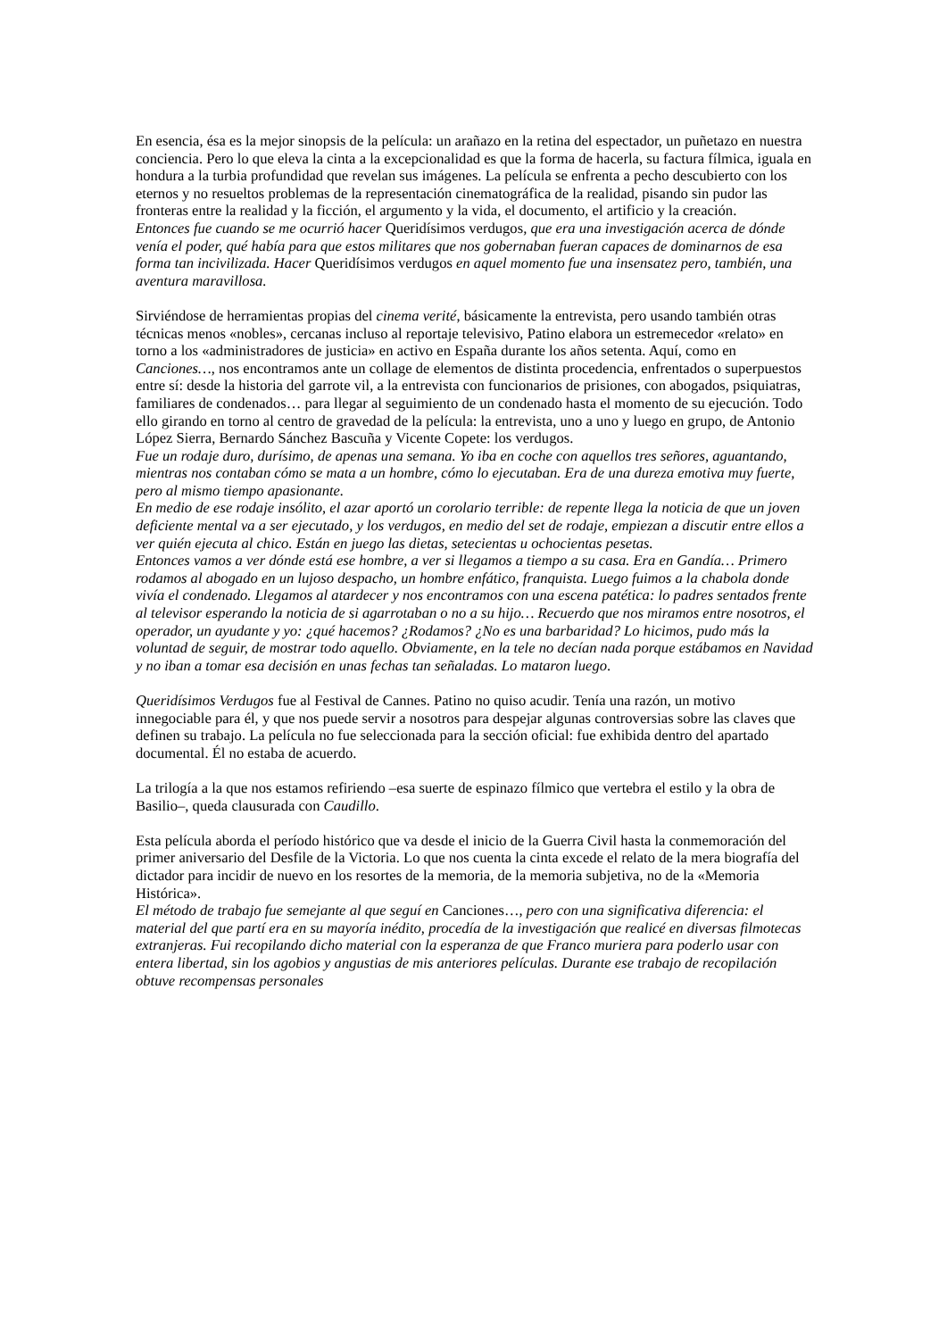En esencia, ésa es la mejor sinopsis de la película: un arañazo en la retina del espectador, un puñetazo en nuestra conciencia. Pero lo que eleva la cinta a la excepcionalidad es que la forma de hacerla, su factura fílmica, iguala en hondura a la turbia profundidad que revelan sus imágenes. La película se enfrenta a pecho descubierto con los eternos y no resueltos problemas de la representación cinematográfica de la realidad, pisando sin pudor las fronteras entre la realidad y la ficción, el argumento y la vida, el documento, el artificio y la creación.
Entonces fue cuando se me ocurrió hacer Queridísimos verdugos, que era una investigación acerca de dónde venía el poder, qué había para que estos militares que nos gobernaban fueran capaces de dominarnos de esa forma tan incivilizada. Hacer Queridísimos verdugos en aquel momento fue una insensatez pero, también, una aventura maravillosa.
Sirviéndose de herramientas propias del cinema verité, básicamente la entrevista, pero usando también otras técnicas menos «nobles», cercanas incluso al reportaje televisivo, Patino elabora un estremecedor «relato» en torno a los «administradores de justicia» en activo en España durante los años setenta. Aquí, como en Canciones…, nos encontramos ante un collage de elementos de distinta procedencia, enfrentados o superpuestos entre sí: desde la historia del garrote vil, a la entrevista con funcionarios de prisiones, con abogados, psiquiatras, familiares de condenados… para llegar al seguimiento de un condenado hasta el momento de su ejecución. Todo ello girando en torno al centro de gravedad de la película: la entrevista, uno a uno y luego en grupo, de Antonio López Sierra, Bernardo Sánchez Bascuña y Vicente Copete: los verdugos.
Fue un rodaje duro, durísimo, de apenas una semana. Yo iba en coche con aquellos tres señores, aguantando, mientras nos contaban cómo se mata a un hombre, cómo lo ejecutaban. Era de una dureza emotiva muy fuerte, pero al mismo tiempo apasionante.
En medio de ese rodaje insólito, el azar aportó un corolario terrible: de repente llega la noticia de que un joven deficiente mental va a ser ejecutado, y los verdugos, en medio del set de rodaje, empiezan a discutir entre ellos a ver quién ejecuta al chico. Están en juego las dietas, setecientas u ochocientas pesetas.
Entonces vamos a ver dónde está ese hombre, a ver si llegamos a tiempo a su casa. Era en Gandía… Primero rodamos al abogado en un lujoso despacho, un hombre enfático, franquista. Luego fuimos a la chabola donde vivía el condenado. Llegamos al atardecer y nos encontramos con una escena patética: lo padres sentados frente al televisor esperando la noticia de si agarrotaban o no a su hijo… Recuerdo que nos miramos entre nosotros, el operador, un ayudante y yo: ¿qué hacemos? ¿Rodamos? ¿No es una barbaridad? Lo hicimos, pudo más la voluntad de seguir, de mostrar todo aquello. Obviamente, en la tele no decían nada porque estábamos en Navidad y no iban a tomar esa decisión en unas fechas tan señaladas. Lo mataron luego.
Queridísimos Verdugos fue al Festival de Cannes. Patino no quiso acudir. Tenía una razón, un motivo innegociable para él, y que nos puede servir a nosotros para despejar algunas controversias sobre las claves que definen su trabajo. La película no fue seleccionada para la sección oficial: fue exhibida dentro del apartado documental. Él no estaba de acuerdo.
La trilogía a la que nos estamos refiriendo –esa suerte de espinazo fílmico que vertebra el estilo y la obra de Basilio–, queda clausurada con Caudillo.
Esta película aborda el período histórico que va desde el inicio de la Guerra Civil hasta la conmemoración del primer aniversario del Desfile de la Victoria. Lo que nos cuenta la cinta excede el relato de la mera biografía del dictador para incidir de nuevo en los resortes de la memoria, de la memoria subjetiva, no de la «Memoria Histórica».
El método de trabajo fue semejante al que seguí en Canciones…, pero con una significativa diferencia: el material del que partí era en su mayoría inédito, procedía de la investigación que realicé en diversas filmotecas extranjeras. Fui recopilando dicho material con la esperanza de que Franco muriera para poderlo usar con entera libertad, sin los agobios y angustias de mis anteriores películas. Durante ese trabajo de recopilación obtuve recompensas personales